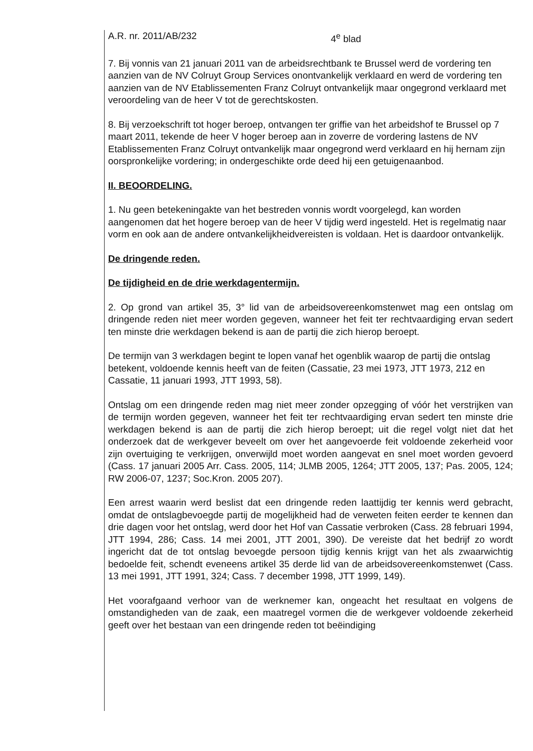A.R. nr. 2011/AB/232 4<sup>e</sup> blad
7. Bij vonnis van 21 januari 2011 van de arbeidsrechtbank te Brussel werd de vordering ten aanzien van de NV Colruyt Group Services onontvankelijk verklaard en werd de vordering ten aanzien van de NV Etablissementen Franz Colruyt ontvankelijk maar ongegrond verklaard met veroordeling van de heer V tot de gerechtskosten.
8. Bij verzoekschrift tot hoger beroep, ontvangen ter griffie van het arbeidshof te Brussel op 7 maart 2011, tekende de heer V hoger beroep aan in zoverre de vordering lastens de NV Etablissementen Franz Colruyt ontvankelijk maar ongegrond werd verklaard en hij hernam zijn oorspronkelijke vordering; in ondergeschikte orde deed hij een getuigenaanbod.
II. BEOORDELING.
1. Nu geen betekeningakte van het bestreden vonnis wordt voorgelegd, kan worden aangenomen dat het hogere beroep van de heer V tijdig werd ingesteld. Het is regelmatig naar vorm en ook aan de andere ontvankelijkheidvereisten is voldaan. Het is daardoor ontvankelijk.
De dringende reden.
De tijdigheid en de drie werkdagentermijn.
2. Op grond van artikel 35, 3° lid van de arbeidsovereenkomstenwet mag een ontslag om dringende reden niet meer worden gegeven, wanneer het feit ter rechtvaardiging ervan sedert ten minste drie werkdagen bekend is aan de partij die zich hierop beroept.
De termijn van 3 werkdagen begint te lopen vanaf het ogenblik waarop de partij die ontslag betekent, voldoende kennis heeft van de feiten (Cassatie, 23 mei 1973, JTT 1973, 212 en Cassatie, 11 januari 1993, JTT 1993, 58).
Ontslag om een dringende reden mag niet meer zonder opzegging of vóór het verstrijken van de termijn worden gegeven, wanneer het feit ter rechtvaardiging ervan sedert ten minste drie werkdagen bekend is aan de partij die zich hierop beroept; uit die regel volgt niet dat het onderzoek dat de werkgever beveelt om over het aangevoerde feit voldoende zekerheid voor zijn overtuiging te verkrijgen, onverwijld moet worden aangevat en snel moet worden gevoerd (Cass. 17 januari 2005 Arr. Cass. 2005, 114; JLMB 2005, 1264; JTT 2005, 137; Pas. 2005, 124; RW 2006-07, 1237; Soc.Kron. 2005 207).
Een arrest waarin werd beslist dat een dringende reden laattijdig ter kennis werd gebracht, omdat de ontslagbevoegde partij de mogelijkheid had de verweten feiten eerder te kennen dan drie dagen voor het ontslag, werd door het Hof van Cassatie verbroken (Cass. 28 februari 1994, JTT 1994, 286; Cass. 14 mei 2001, JTT 2001, 390). De vereiste dat het bedrijf zo wordt ingericht dat de tot ontslag bevoegde persoon tijdig kennis krijgt van het als zwaarwichtig bedoelde feit, schendt eveneens artikel 35 derde lid van de arbeidsovereenkomstenwet (Cass. 13 mei 1991, JTT 1991, 324; Cass. 7 december 1998, JTT 1999, 149).
Het voorafgaand verhoor van de werknemer kan, ongeacht het resultaat en volgens de omstandigheden van de zaak, een maatregel vormen die de werkgever voldoende zekerheid geeft over het bestaan van een dringende reden tot beëindiging